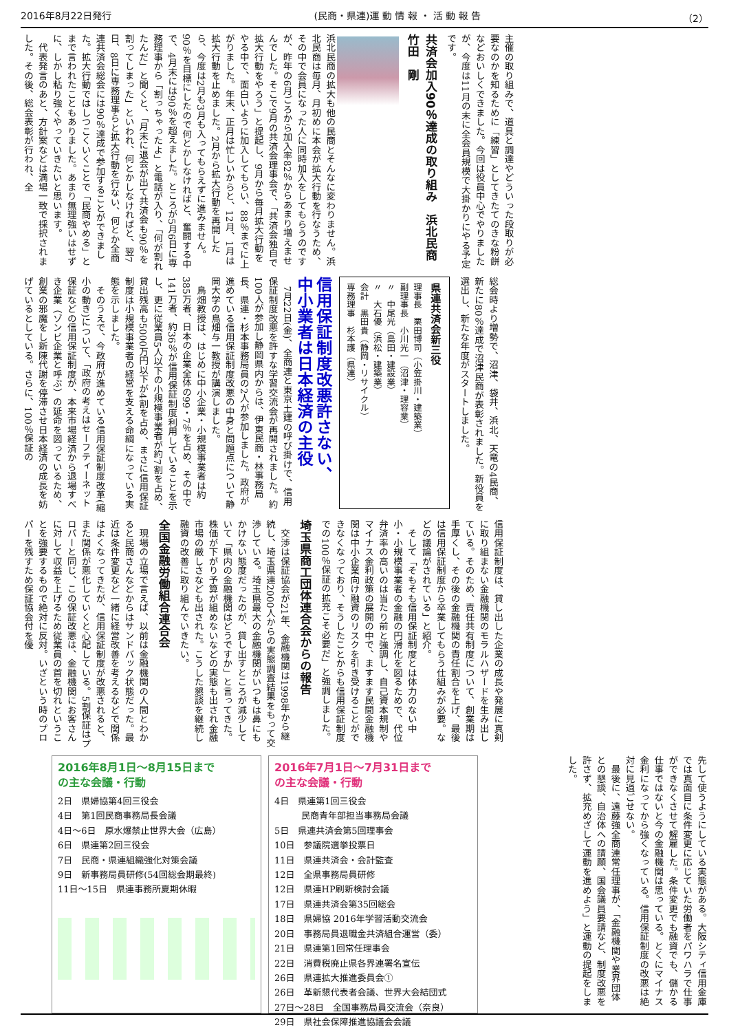2016年8月22日発行 (民商・県連)運 動 情 報 ・ 活 動 報 告 （2）
主催の取り組みで、道具と調達やどういった段取りが必要なのかを知るために「練習」としてきたてのきな粉餅などおいしくできました。今回は役員中心でやりましたが、今度は11月の末に全会員規模で大掛かりにやる予定です。
共済会加入90％達成の取り組み　浜北民商　竹田　剛
浜北民商の拡大も他の民商とそんなに変わりません。浜北民商は毎月、月初めに本会が拡大行動を行なうため、その中で会員になった人に同時加入をしてもらうのですが、昨年の6月ごろから加入率82％からあまり増えませんでした。そこで9月の共済会理事会で、「共済会独自で拡大行動をやろう」と提起し、9月から毎月拡大行動をやる中で、面白いように加入してもらい、88％までに上がりました。年末、正月は忙しいからと、12月、1月は拡大行動を止めました。2月から拡大行動を再開したら、今度は2月も3月も入ってもらえずに進みません。90％を目標にしたので何とかしなければと、奮闘する中で、4月末には90％を超えました。ところが5月6日に専務理事から「割っちゃったよ」と電話が入り、「何が割れたんだ」と聞くと、「月末に退会が出て共済会も90％を割ってしまった」といわれ、何とかしなければと、翌7日、8日に専務理事らと拡大行動を行ない、何とか全商連共済会総会には90％達成で参加することができました。拡大行動ではしつこくいくことで「民商やめる」とまで言われたこともありました。あまり無理強いはせずに、しかし粘り強くやっていきたいと思います。
　代表発言のあと、方針案などは満場一致で採択されました。その後、総会表彰が行われ、全
総会時より増勢で、沼津、袋井、浜北、天竜の4民商、新たに80％達成で沼津民商が表彰されました。新役員を選出し、新たな年度がスタートしました。
県連共済会新三役
理事長　栗田博司（小笠掛川・建築業）
副理事長　小川光一（沼津・理容業）
〃　中尾光（島田・建設業）
〃　大石優（浜松・建築業）
会計　黒田貴（静岡・リサイクル）
専務理事　杉本護（県連）
信用保証制度改悪許さない、
中小業者は日本経済の主役
　7月22日(金)、全商連と東京土建の呼び掛けで、信用保証制度改悪を許すな学習交流会が再開されました。約100人が参加し静岡県内からは、伊東民商・林事務局長、県連・杉本事務局員の2人が参加しました。政府が進めている信用保証制度改悪の中身と問題点について静岡大学の鳥畑与一教授が講演しました。
　鳥畑教授は、はじめに中小企業・小規模事業者は約385万者、日本の企業全体の99・7％を占め、その中で141万者、約36％が信用保証制度利用していることを示し、更に従業員5人以下の小規模事業者が約7割を占め、貸出残高も5000万円以下が4割を占め、まさに信用保証制度は小規模事業者の経営を支える命綱になっている実態を示しました。
　そのうえで、今政府が進めている信用保証制度改革(縮小の動き)について、「政府の考えはセーフティーネット保証などの信用保証制度が、本来市場経済から退場すべき企業（ゾンビ企業と呼ぶ）の延命を図っているため、創業の邪魔をし新陳代謝を停滞させ日本経済の成長を妨げているとしている。さらに、100％保証の
信用保証制度は、貸し出した企業の成長や発展に真剣に取り組まない金融機関のモラルハザードを生み出している。そのため、責任共有制度について、創業期は手厚くし、その後の金融機関の責任割合を上げ、最後は信用保証制度から卒業してもらう仕組みが必要。などの議論がされている」と紹介。
　そして「そもそも信用保証制度とは体力のない中小・小規模事業者の金融の円滑化を図るためで、代位弁済率の高いのは当たり前と強調し、自己資本規制やマイナス金利政策の展開の中で、ますます民間金融機関は中小企業向け融資のリスクを引き受けることができなくなっており、そうしたことからも信用保証制度での100％保証の拡充こそ必要だ」と強調しました。
埼玉県商工団体連合会からの報告
　交渉は保証協会が21年、金融機関は1998年から継続し、埼玉県連2000人からの実態調査結果をもって交渉している。埼玉県最大の金融機関がいつもは鼻にもかけない態度だったのが、貸し出すところが減少していて「県内の金融機関はどうですか」と言ってきた。株価が下がり予算が組めないなどの実態も出され金融市場の厳しさなども出された。こうした懇談を継続し融資の改善に取り組んでいきたい。
全国金融労働組合連合会
　現場の立場で言えば、以前は金融機関の人間とわかると民商さんなどからはサンドバック状態だった。最近は条件変更など一緒に経営改善を考えるなどで関係はよくなってきたが、信用保証制度が改悪されると、また関係が悪化していくと心配している。5割保証はプロパーと同じ、この保証改悪は、金融機関にお客さんに対して収益を上げるため従業員の首を切れということを強要するもので絶対に反対。いざという時のプロパーを残すため保証協会付を優
先して使うようにしている実態がある。大阪シティ信用金庫では真面目に条件変更に応じていた労働者をパワハラで仕事ができなくさせて解雇した。条件変更でも融資でも、儲かる仕事ではないと今の金融機関は思っている。とくにマイナス金利になってから強くなっている。信用保証制度の改悪は絶対に見過ごせない。
　最後に、遠藤強全商連常任理事が、「金融機関や業界団体との懇談、自治体への請願、国会議員要請など、制度改悪を許さず、拡充めざして運動を進めよう」と運動の提起をしました。
2016年7月1日～7月31日まで
の主な会議・行動
4日　県連第1回三役会
　　　民商青年部担当事務局会議
5日　県連共済会第5回理事会
10日　参議院選挙投票日
11日　県連共済会・会計監査
12日　全県事務局員研修
12日　県連HP刷新検討会議
17日　県連共済会第35回総会
18日　県婦協 2016年学習活動交流会
20日　事務局員退職金共済組合運営（委）
21日　県連第1回常任理事会
22日　消費税廃止県各界連署名宣伝
26日　県連拡大推進委員会①
26日　革新懇代表者会議、世界大会結団式
27日～28日　全国事務局員交流会（奈良）
29日　県社会保障推進協議会会議
2016年8月1日～8月15日まで
の主な会議・行動
2日　県婦協第4回三役会
4日　第1回民商事務局長会議
4日～6日　原水爆禁止世界大会（広島）
6日　県連第2回三役会
7日　民商・県連組織強化対策会議
9日　新事務局員研修(54回総会期最終)
11日～15日　県連事務所夏期休暇